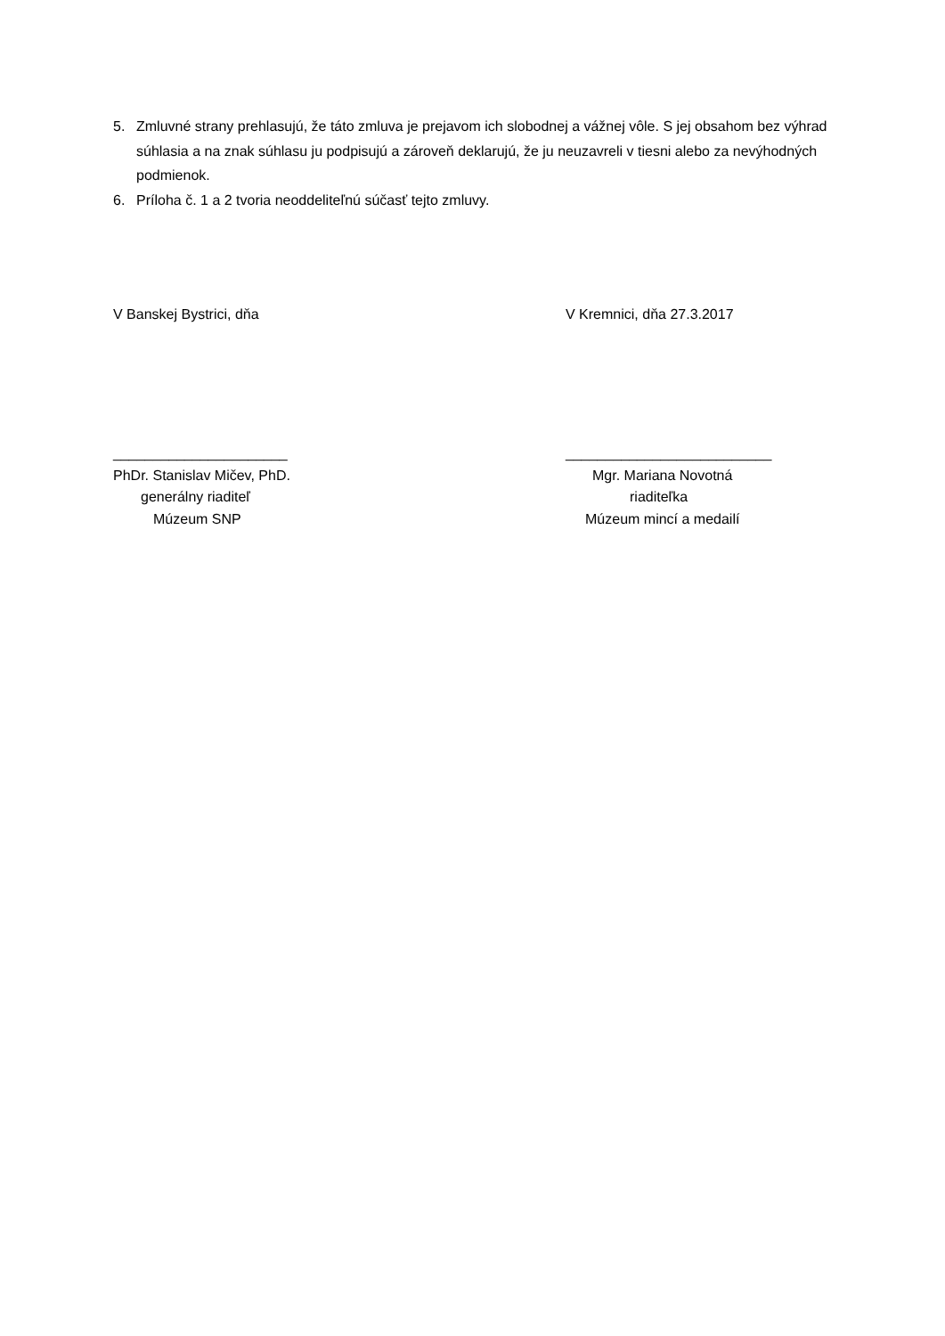5. Zmluvné strany prehlasujú, že táto zmluva je prejavom ich slobodnej a vážnej vôle. S jej obsahom bez výhrad súhlasia a na znak súhlasu ju podpisujú a zároveň deklarujú, že ju neuzavreli v tiesni alebo za nevýhodných podmienok.
6. Príloha č. 1 a 2 tvoria neoddeliteľnú súčasť tejto zmluvy.
V Banskej Bystrici, dňa V Kremnici, dňa 27.3.2017
______________________
PhDr. Stanislav Mičev, PhD.
generálny riaditeľ
Múzeum SNP
__________________________
Mgr. Mariana Novotná
riaditeľka
Múzeum mincí a medailí